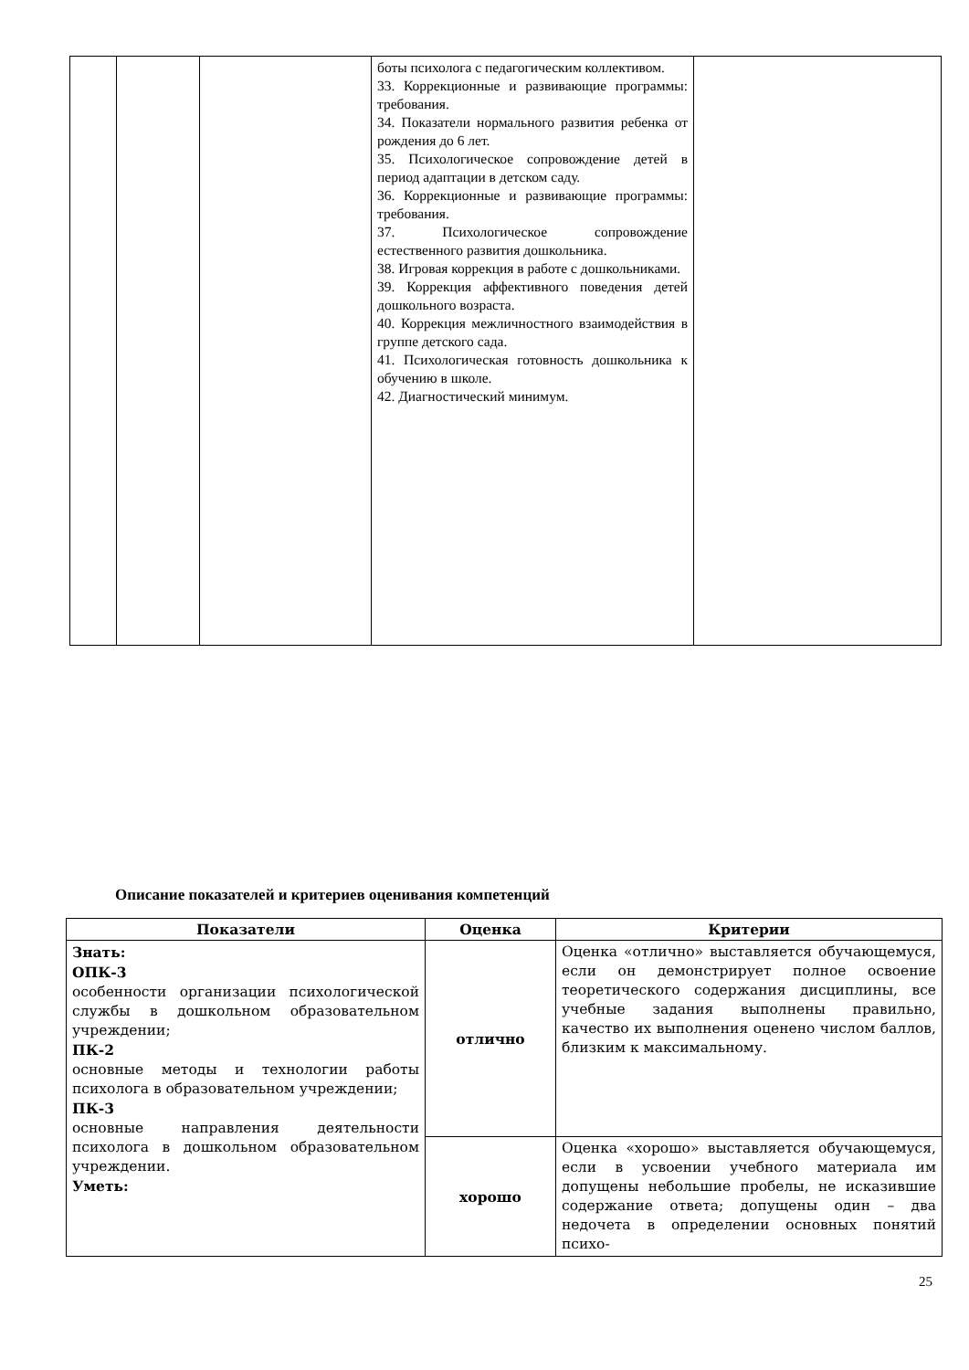| | | | боты психолога с педагогическим коллективом. 33. Коррекционные и развивающие программы: требования. 34. Показатели нормального развития ребенка от рождения до 6 лет. 35. Психологическое сопровождение детей в период адаптации в детском саду. 36. Коррекционные и развивающие программы: требования. 37. Психологическое сопровождение естественного развития дошкольника. 38. Игровая коррекция в работе с дошкольниками. 39. Коррекция аффективного поведения детей дошкольного возраста. 40. Коррекция межличностного взаимодействия в группе детского сада. 41. Психологическая готовность дошкольника к обучению в школе. 42. Диагностический минимум. | |
Описание показателей и критериев оценивания компетенций
| Показатели | Оценка | Критерии |
| --- | --- | --- |
| Знать: ОПК-3 особенности организации психологической службы в дошкольном образовательном учреждении; ПК-2 основные методы и технологии работы психолога в образовательном учреждении; ПК-3 основные направления деятельности психолога в дошкольном образовательном учреждении. Уметь: | отлично | Оценка «отлично» выставляется обучающемуся, если он демонстрирует полное освоение теоретического содержания дисциплины, все учебные задания выполнены правильно, качество их выполнения оценено числом баллов, близким к максимальному. |
| | хорошо | Оценка «хорошо» выставляется обучающемуся, если в усвоении учебного материала им допущены небольшие пробелы, не исказившие содержание ответа; допущены один – два недочета в определении основных понятий психо- |
25